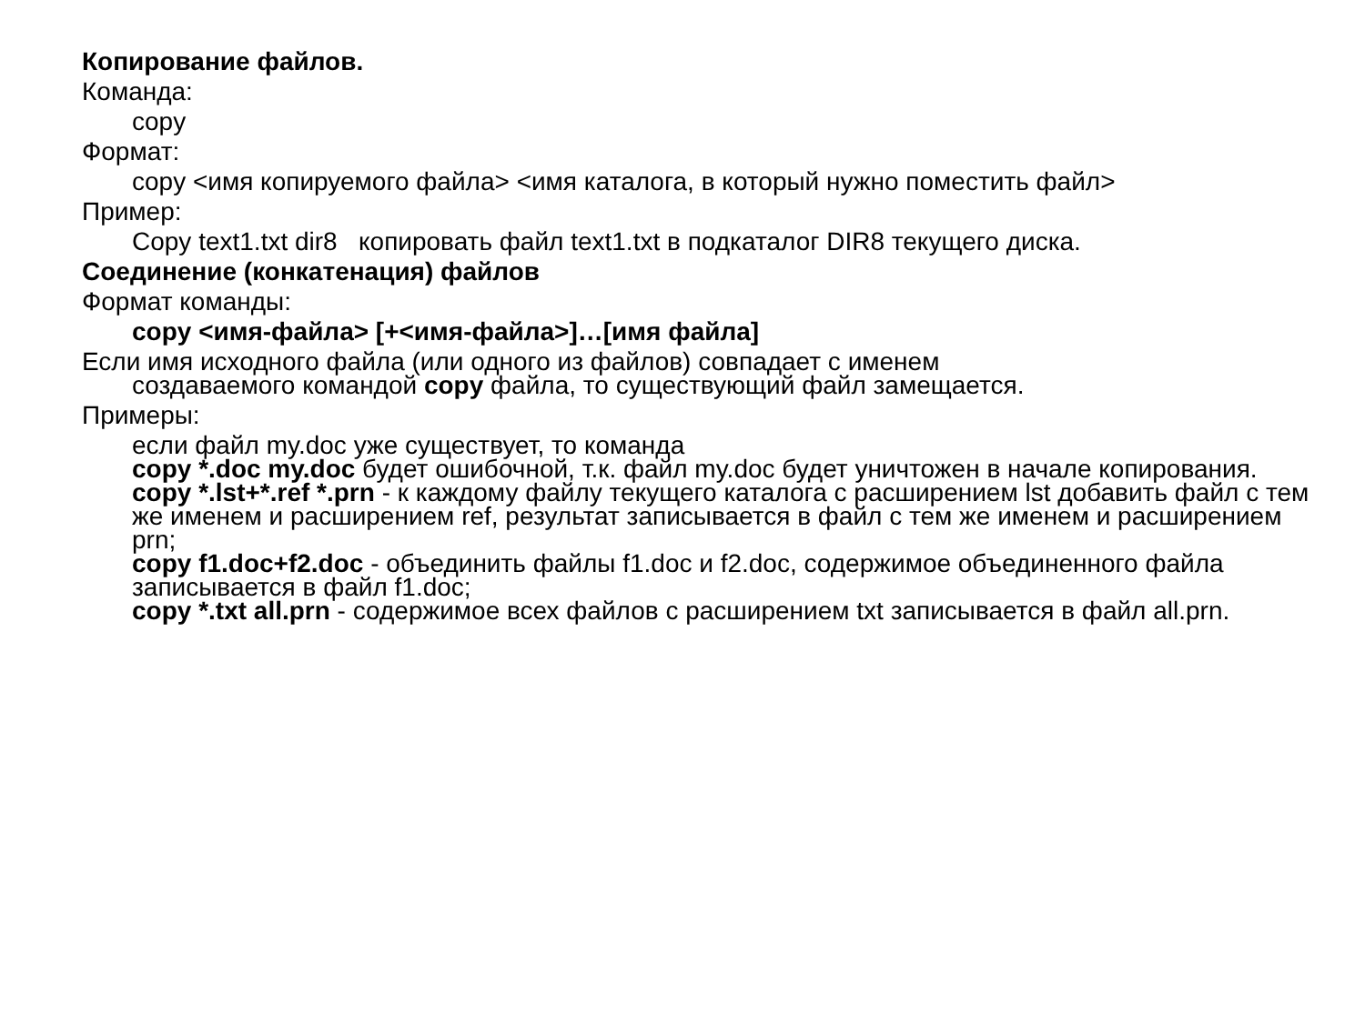Копирование файлов.
Команда:
copy
Формат:
copy <имя копируемого файла> <имя каталога, в который нужно поместить файл>
Пример:
Copy text1.txt dir8 копировать файл text1.txt в подкаталог DIR8 текущего диска.
Соединение (конкатенация) файлов
Формат команды:
copy <имя-файла> [+<имя-файла>]…[имя файла]
Если имя исходного файла (или одного из файлов) совпадает с именем
создаваемого командой copy файла, то существующий файл замещается.
Примеры:
если файл my.doc уже существует, то команда
copy *.doc my.doc будет ошибочной, т.к. файл my.doc будет уничтожен в начале копирования.
copy *.lst+*.ref *.prn - к каждому файлу текущего каталога с расширением lst добавить файл с тем же именем и расширением ref, результат записывается в файл с тем же именем и расширением prn;
copy f1.doc+f2.doc - объединить файлы f1.doc и f2.doc, содержимое объединенного файла записывается в файл f1.doc;
copy *.txt all.prn - содержимое всех файлов с расширением txt записывается в файл all.prn.